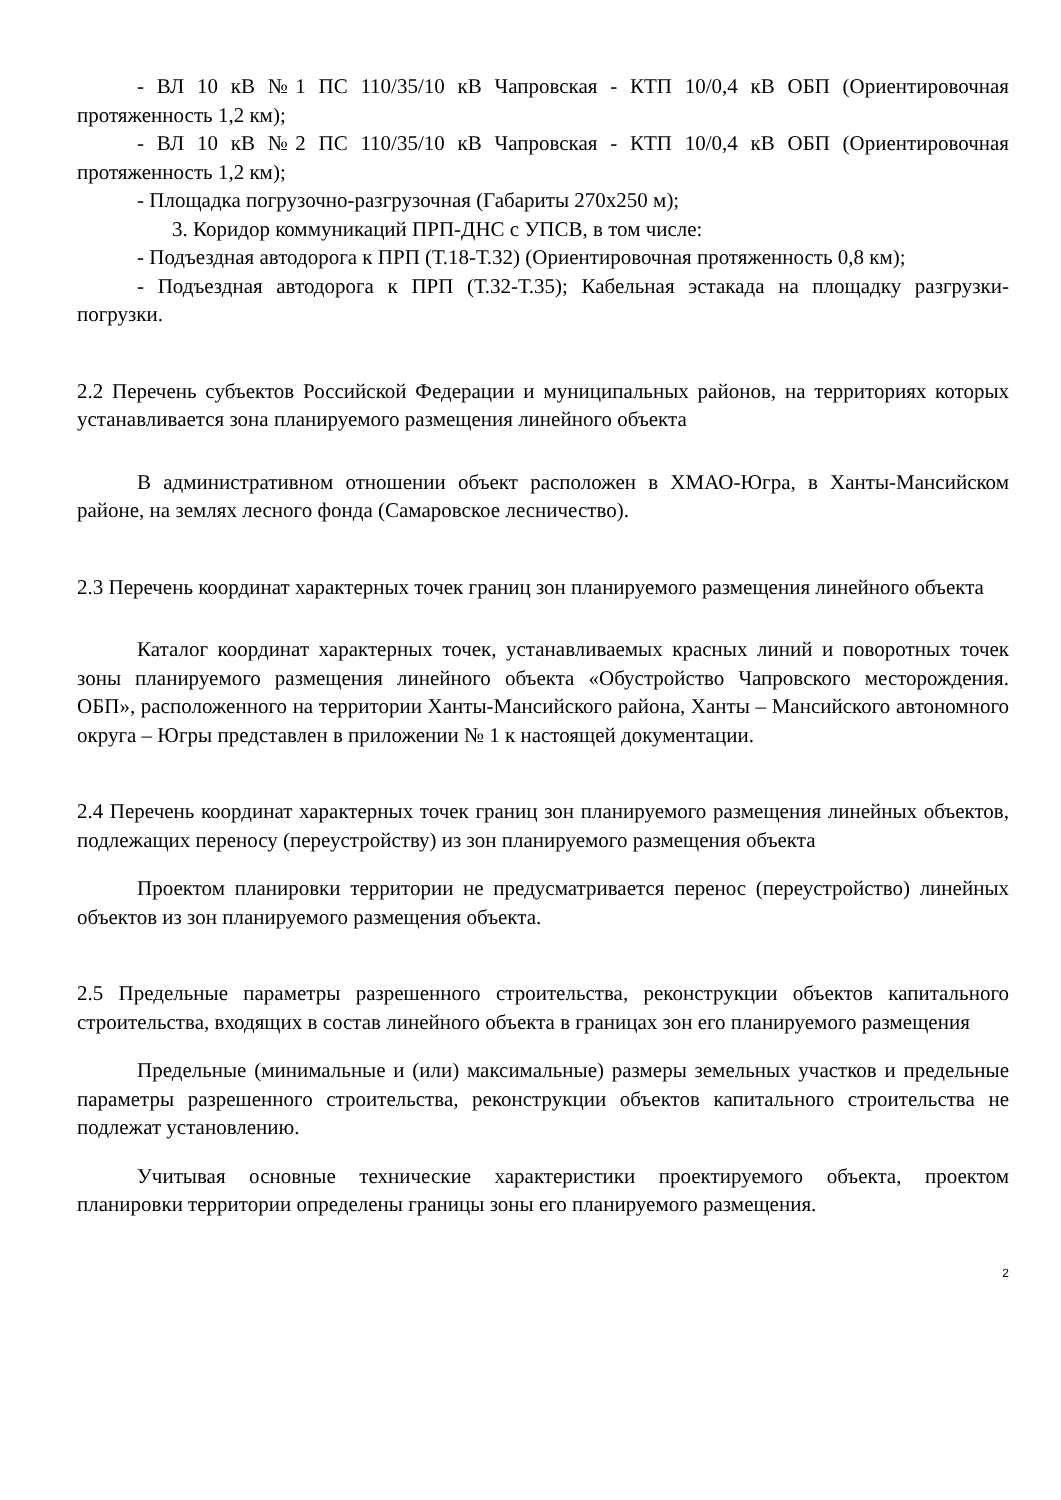- ВЛ 10 кВ №1 ПС 110/35/10 кВ Чапровская - КТП 10/0,4 кВ ОБП (Ориентировочная протяженность 1,2 км);
- ВЛ 10 кВ №2 ПС 110/35/10 кВ Чапровская - КТП 10/0,4 кВ ОБП (Ориентировочная протяженность 1,2 км);
- Площадка погрузочно-разгрузочная (Габариты 270x250 м);
3. Коридор коммуникаций ПРП-ДНС с УПСВ, в том числе:
- Подъездная автодорога к ПРП (Т.18-Т.32) (Ориентировочная протяженность 0,8 км);
- Подъездная автодорога к ПРП (Т.32-Т.35); Кабельная эстакада на площадку разгрузки-погрузки.
2.2 Перечень субъектов Российской Федерации и муниципальных районов, на территориях которых устанавливается зона планируемого размещения линейного объекта
В административном отношении объект расположен в ХМАО-Югра, в Ханты-Мансийском районе, на землях лесного фонда (Самаровское лесничество).
2.3 Перечень координат характерных точек границ зон планируемого размещения линейного объекта
Каталог координат характерных точек, устанавливаемых красных линий и поворотных точек зоны планируемого размещения линейного объекта «Обустройство Чапровского месторождения. ОБП», расположенного на территории Ханты-Мансийского района, Ханты – Мансийского автономного округа – Югры представлен в приложении № 1 к настоящей документации.
2.4 Перечень координат характерных точек границ зон планируемого размещения линейных объектов, подлежащих переносу (переустройству) из зон планируемого размещения объекта
Проектом планировки территории не предусматривается перенос (переустройство) линейных объектов из зон планируемого размещения объекта.
2.5 Предельные параметры разрешенного строительства, реконструкции объектов капитального строительства, входящих в состав линейного объекта в границах зон его планируемого размещения
Предельные (минимальные и (или) максимальные) размеры земельных участков и предельные параметры разрешенного строительства, реконструкции объектов капитального строительства не подлежат установлению.
Учитывая основные технические характеристики проектируемого объекта, проектом планировки территории определены границы зоны его планируемого размещения.
2